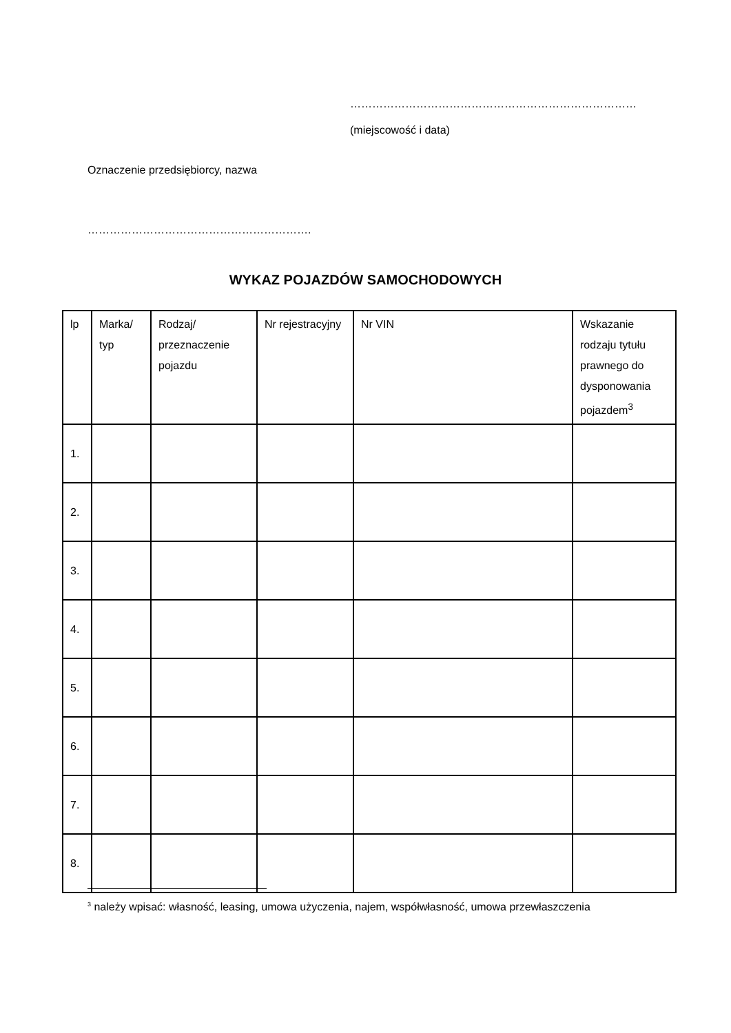……………………………………………………………………
(miejscowość i data)
Oznaczenie przedsiębiorcy, nazwa
…………………………………………………….
WYKAZ POJAZDÓW SAMOCHODOWYCH
| lp | Marka/ typ | Rodzaj/ przeznaczenie pojazdu | Nr rejestracyjny | Nr VIN | Wskazanie rodzaju tytułu prawnego do dysponowania pojazdem<sup>3</sup> |
| --- | --- | --- | --- | --- | --- |
| 1. | | | | | |
| 2. | | | | | |
| 3. | | | | | |
| 4. | | | | | |
| 5. | | | | | |
| 6. | | | | | |
| 7. | | | | | |
| 8. | | | | | |
<sup>3</sup> należy wpisać: własność, leasing, umowa użyczenia, najem, współwłasność, umowa przewłaszczenia